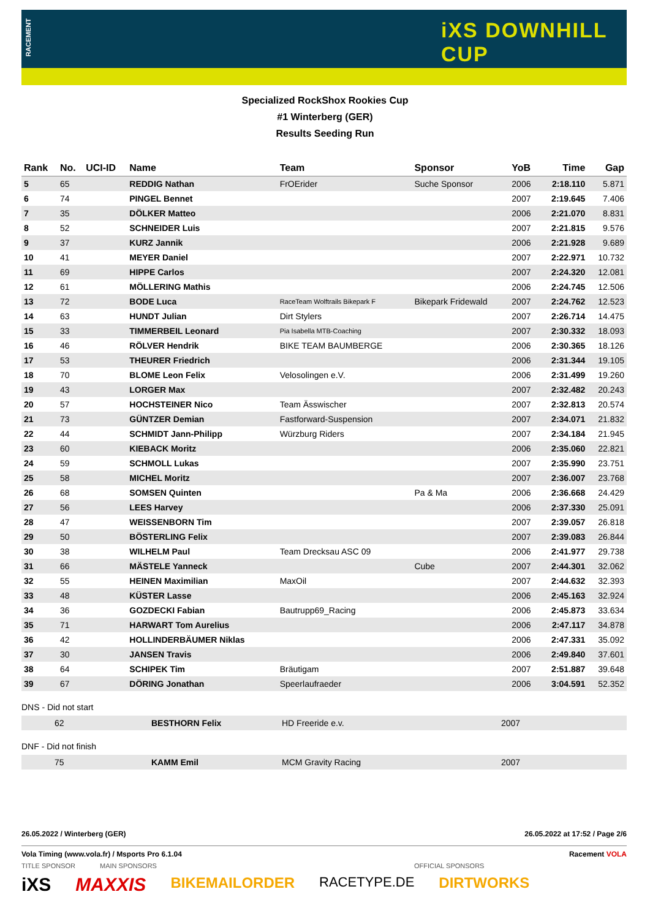RACEMENT
iXS DOWNHILL CUP
Specialized RockShox Rookies Cup
#1 Winterberg (GER)
Results Seeding Run
| Rank | No. | UCI-ID | Name | Team | Sponsor | YoB | Time | Gap |
| --- | --- | --- | --- | --- | --- | --- | --- | --- |
| 5 | 65 | | REDDIG Nathan | FrOErider | Suche Sponsor | 2006 | 2:18.110 | 5.871 |
| 6 | 74 | | PINGEL Bennet | | | 2007 | 2:19.645 | 7.406 |
| 7 | 35 | | DÖLKER Matteo | | | 2006 | 2:21.070 | 8.831 |
| 8 | 52 | | SCHNEIDER Luis | | | 2007 | 2:21.815 | 9.576 |
| 9 | 37 | | KURZ Jannik | | | 2006 | 2:21.928 | 9.689 |
| 10 | 41 | | MEYER Daniel | | | 2007 | 2:22.971 | 10.732 |
| 11 | 69 | | HIPPE Carlos | | | 2007 | 2:24.320 | 12.081 |
| 12 | 61 | | MÖLLERING Mathis | | | 2006 | 2:24.745 | 12.506 |
| 13 | 72 | | BODE Luca | RaceTeam Wolftrails Bikepark F | Bikepark Fridewald | 2007 | 2:24.762 | 12.523 |
| 14 | 63 | | HUNDT Julian | Dirt Stylers | | 2007 | 2:26.714 | 14.475 |
| 15 | 33 | | TIMMERBEIL Leonard | Pia Isabella MTB-Coaching | | 2007 | 2:30.332 | 18.093 |
| 16 | 46 | | RÖLVER Hendrik | BIKE TEAM BAUMBERGE | | 2006 | 2:30.365 | 18.126 |
| 17 | 53 | | THEURER Friedrich | | | 2006 | 2:31.344 | 19.105 |
| 18 | 70 | | BLOME Leon Felix | Velosolingen e.V. | | 2006 | 2:31.499 | 19.260 |
| 19 | 43 | | LORGER Max | | | 2007 | 2:32.482 | 20.243 |
| 20 | 57 | | HOCHSTEINER Nico | Team Ässwischer | | 2007 | 2:32.813 | 20.574 |
| 21 | 73 | | GÜNTZER Demian | Fastforward-Suspension | | 2007 | 2:34.071 | 21.832 |
| 22 | 44 | | SCHMIDT Jann-Philipp | Würzburg Riders | | 2007 | 2:34.184 | 21.945 |
| 23 | 60 | | KIEBACK Moritz | | | 2006 | 2:35.060 | 22.821 |
| 24 | 59 | | SCHMOLL Lukas | | | 2007 | 2:35.990 | 23.751 |
| 25 | 58 | | MICHEL Moritz | | | 2007 | 2:36.007 | 23.768 |
| 26 | 68 | | SOMSEN Quinten | | Pa & Ma | 2006 | 2:36.668 | 24.429 |
| 27 | 56 | | LEES Harvey | | | 2006 | 2:37.330 | 25.091 |
| 28 | 47 | | WEISSENBORN Tim | | | 2007 | 2:39.057 | 26.818 |
| 29 | 50 | | BÖSTERLING Felix | | | 2007 | 2:39.083 | 26.844 |
| 30 | 38 | | WILHELM Paul | Team Drecksau ASC 09 | | 2006 | 2:41.977 | 29.738 |
| 31 | 66 | | MÄSTELE Yanneck | | Cube | 2007 | 2:44.301 | 32.062 |
| 32 | 55 | | HEINEN Maximilian | MaxOil | | 2007 | 2:44.632 | 32.393 |
| 33 | 48 | | KÜSTER Lasse | | | 2006 | 2:45.163 | 32.924 |
| 34 | 36 | | GOZDECKI Fabian | Bautrupp69_Racing | | 2006 | 2:45.873 | 33.634 |
| 35 | 71 | | HARWART Tom Aurelius | | | 2006 | 2:47.117 | 34.878 |
| 36 | 42 | | HOLLINDERBÄUMER Niklas | | | 2006 | 2:47.331 | 35.092 |
| 37 | 30 | | JANSEN Travis | | | 2006 | 2:49.840 | 37.601 |
| 38 | 64 | | SCHIPEK Tim | Bräutigam | | 2007 | 2:51.887 | 39.648 |
| 39 | 67 | | DÖRING Jonathan | Speerlaufraeder | | 2006 | 3:04.591 | 52.352 |
DNS - Did not start
| | 62 | BESTHORN Felix | HD Freeride e.v. | 2007 |
DNF - Did not finish
| | 75 | KAMM Emil | MCM Gravity Racing | 2007 |
26.05.2022 / Winterberg (GER) 26.05.2022 at 17:52 / Page 2/6
Vola Timing (www.vola.fr) / Msports Pro 6.1.04 Racement VOLA
TITLE SPONSOR MAIN SPONSORS OFFICIAL SPONSORS
iXS MAXXIS BIKEMAILORDER RACETYPE.DE DIRTWORKS